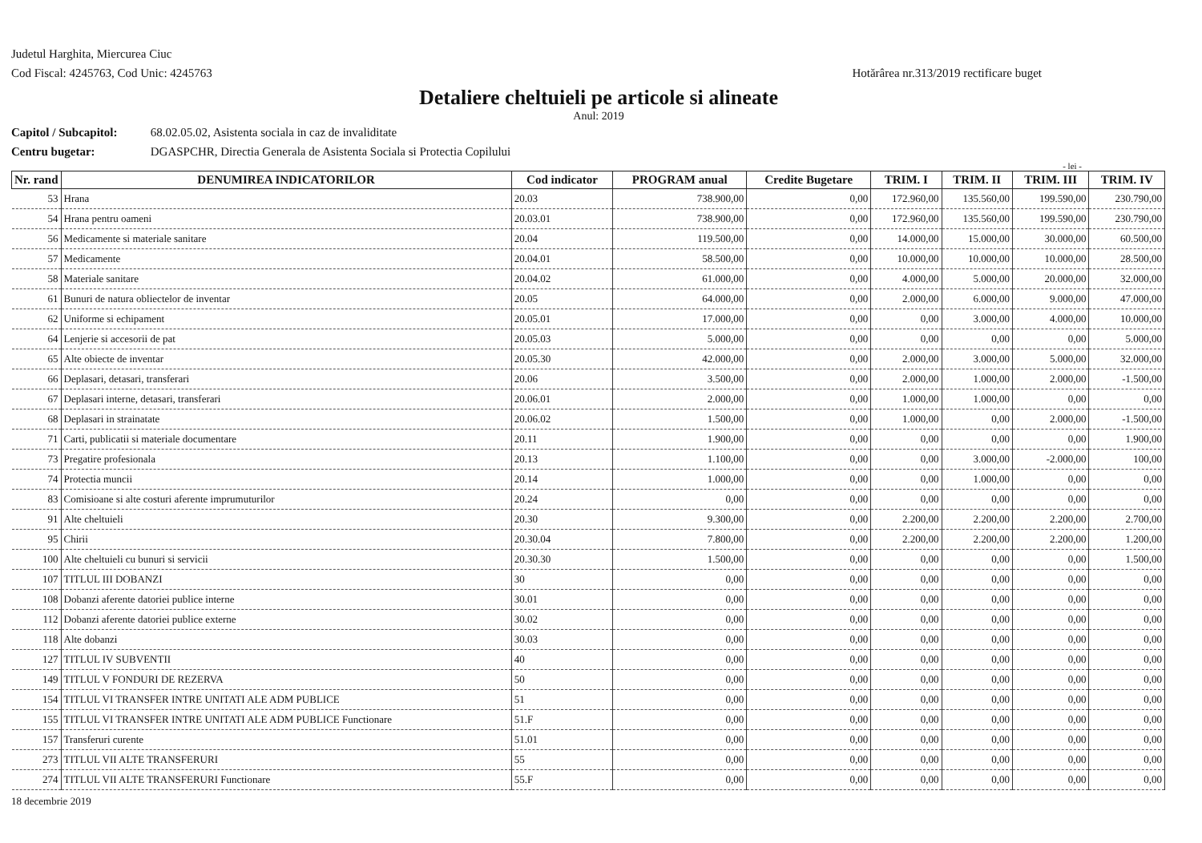Judetul Harghita, Miercurea Ciuc
Cod Fiscal: 4245763, Cod Unic: 4245763
Hotărârea nr.313/2019 rectificare buget
Detaliere cheltuieli pe articole si alineate
Anul: 2019
Capitol / Subcapitol: 68.02.05.02, Asistenta sociala in caz de invaliditate
Centru bugetar: DGASPCHR, Directia Generala de Asistenta Sociala si Protectia Copilului
- lei -
| Nr. rand | DENUMIREA INDICATORILOR | Cod indicator | PROGRAM anual | Credite Bugetare | TRIM. I | TRIM. II | TRIM. III | TRIM. IV |
| --- | --- | --- | --- | --- | --- | --- | --- | --- |
| 53 | Hrana | 20.03 | 738.900,00 | 0,00 | 172.960,00 | 135.560,00 | 199.590,00 | 230.790,00 |
| 54 | Hrana pentru oameni | 20.03.01 | 738.900,00 | 0,00 | 172.960,00 | 135.560,00 | 199.590,00 | 230.790,00 |
| 56 | Medicamente si materiale sanitare | 20.04 | 119.500,00 | 0,00 | 14.000,00 | 15.000,00 | 30.000,00 | 60.500,00 |
| 57 | Medicamente | 20.04.01 | 58.500,00 | 0,00 | 10.000,00 | 10.000,00 | 10.000,00 | 28.500,00 |
| 58 | Materiale sanitare | 20.04.02 | 61.000,00 | 0,00 | 4.000,00 | 5.000,00 | 20.000,00 | 32.000,00 |
| 61 | Bunuri de natura obliectelor de inventar | 20.05 | 64.000,00 | 0,00 | 2.000,00 | 6.000,00 | 9.000,00 | 47.000,00 |
| 62 | Uniforme si echipament | 20.05.01 | 17.000,00 | 0,00 | 0,00 | 3.000,00 | 4.000,00 | 10.000,00 |
| 64 | Lenjerie si accesorii de pat | 20.05.03 | 5.000,00 | 0,00 | 0,00 | 0,00 | 0,00 | 5.000,00 |
| 65 | Alte obiecte de inventar | 20.05.30 | 42.000,00 | 0,00 | 2.000,00 | 3.000,00 | 5.000,00 | 32.000,00 |
| 66 | Deplasari, detasari, transferari | 20.06 | 3.500,00 | 0,00 | 2.000,00 | 1.000,00 | 2.000,00 | -1.500,00 |
| 67 | Deplasari interne, detasari, transferari | 20.06.01 | 2.000,00 | 0,00 | 1.000,00 | 1.000,00 | 0,00 | 0,00 |
| 68 | Deplasari in strainatate | 20.06.02 | 1.500,00 | 0,00 | 1.000,00 | 0,00 | 2.000,00 | -1.500,00 |
| 71 | Carti, publicatii si materiale documentare | 20.11 | 1.900,00 | 0,00 | 0,00 | 0,00 | 0,00 | 1.900,00 |
| 73 | Pregatire profesionala | 20.13 | 1.100,00 | 0,00 | 0,00 | 3.000,00 | -2.000,00 | 100,00 |
| 74 | Protectia muncii | 20.14 | 1.000,00 | 0,00 | 0,00 | 1.000,00 | 0,00 | 0,00 |
| 83 | Comisioane si alte costuri aferente imprumuturilor | 20.24 | 0,00 | 0,00 | 0,00 | 0,00 | 0,00 | 0,00 |
| 91 | Alte cheltuieli | 20.30 | 9.300,00 | 0,00 | 2.200,00 | 2.200,00 | 2.200,00 | 2.700,00 |
| 95 | Chirii | 20.30.04 | 7.800,00 | 0,00 | 2.200,00 | 2.200,00 | 2.200,00 | 1.200,00 |
| 100 | Alte cheltuieli cu bunuri si servicii | 20.30.30 | 1.500,00 | 0,00 | 0,00 | 0,00 | 0,00 | 1.500,00 |
| 107 | TITLUL III DOBANZI | 30 | 0,00 | 0,00 | 0,00 | 0,00 | 0,00 | 0,00 |
| 108 | Dobanzi aferente datoriei publice interne | 30.01 | 0,00 | 0,00 | 0,00 | 0,00 | 0,00 | 0,00 |
| 112 | Dobanzi aferente datoriei publice externe | 30.02 | 0,00 | 0,00 | 0,00 | 0,00 | 0,00 | 0,00 |
| 118 | Alte dobanzi | 30.03 | 0,00 | 0,00 | 0,00 | 0,00 | 0,00 | 0,00 |
| 127 | TITLUL IV SUBVENTII | 40 | 0,00 | 0,00 | 0,00 | 0,00 | 0,00 | 0,00 |
| 149 | TITLUL V FONDURI DE REZERVA | 50 | 0,00 | 0,00 | 0,00 | 0,00 | 0,00 | 0,00 |
| 154 | TITLUL VI TRANSFER INTRE UNITATI ALE ADM PUBLICE | 51 | 0,00 | 0,00 | 0,00 | 0,00 | 0,00 | 0,00 |
| 155 | TITLUL VI TRANSFER INTRE UNITATI ALE ADM PUBLICE Functionare | 51.F | 0,00 | 0,00 | 0,00 | 0,00 | 0,00 | 0,00 |
| 157 | Transferuri curente | 51.01 | 0,00 | 0,00 | 0,00 | 0,00 | 0,00 | 0,00 |
| 273 | TITLUL VII ALTE TRANSFERURI | 55 | 0,00 | 0,00 | 0,00 | 0,00 | 0,00 | 0,00 |
| 274 | TITLUL VII ALTE TRANSFERURI Functionare | 55.F | 0,00 | 0,00 | 0,00 | 0,00 | 0,00 | 0,00 |
18 decembrie 2019